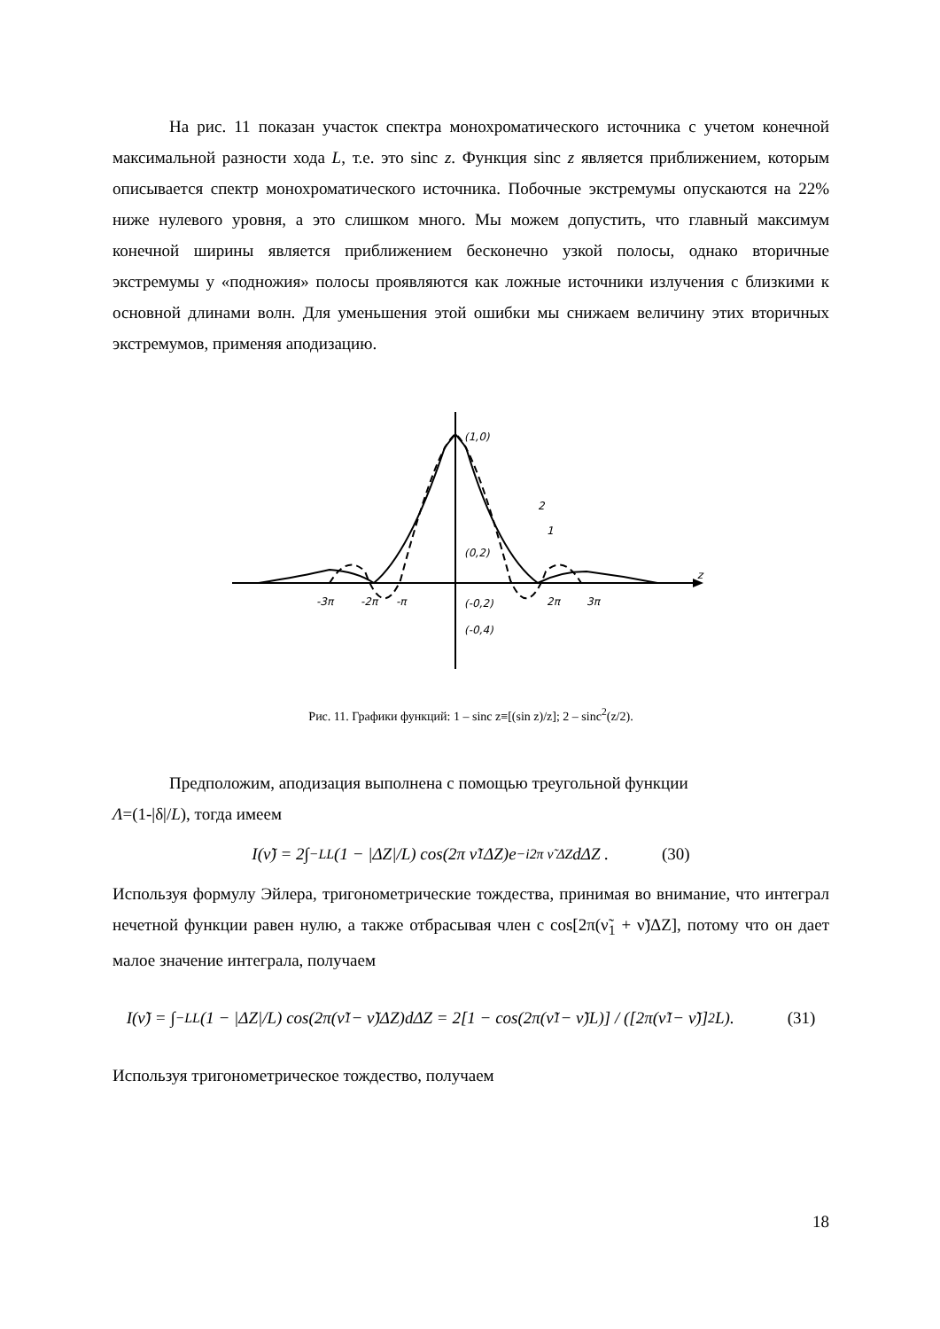На рис. 11 показан участок спектра монохроматического источника с учетом конечной максимальной разности хода L, т.е. это sinc z. Функция sinc z является приближением, которым описывается спектр монохроматического источника. Побочные экстремумы опускаются на 22% ниже нулевого уровня, а это слишком много. Мы можем допустить, что главный максимум конечной ширины является приближением бесконечно узкой полосы, однако вторичные экстремумы у «подножия» полосы проявляются как ложные источники излучения с близкими к основной длинами волн. Для уменьшения этой ошибки мы снижаем величину этих вторичных экстремумов, применяя аподизацию.
z
(1,0)
(0,2)
(-0,2)
(-0,4)
-3π
-2π
-π
2π
3π
2
1
Рис. 11. Графики функций: 1 – sinc z≡[(sin z)/z]; 2 – sinc<sup>2</sup>(z/2).
Предположим, аподизация выполнена с помощью треугольной функции
Λ=(1-|δ|/L), тогда имеем
I(ν̃) = 2∫<sub>−L</sub><sup>L</sup>(1 − |ΔZ|/L) cos(2π ν̃<sub>1</sub> ΔZ)e<sup>−i2π ν̃ ΔZ</sup> dΔZ . (30)
Используя формулу Эйлера, тригонометрические тождества, принимая во внимание, что интеграл нечетной функции равен нулю, а также отбрасывая член с cos[2π(ν̃<sub>1</sub> + ν̃)ΔZ], потому что он дает малое значение интеграла, получаем
I(ν̃) = ∫<sub>−L</sub><sup>L</sup>(1 − |ΔZ|/L) cos(2π(ν̃<sub>1</sub> − ν̃)ΔZ)dΔZ = 2[1 − cos(2π(ν̃<sub>1</sub> − ν̃)L)] / ([2π(ν̃<sub>1</sub> − ν̃)]<sup>2</sup> L). (31)
Используя тригонометрическое тождество, получаем
18